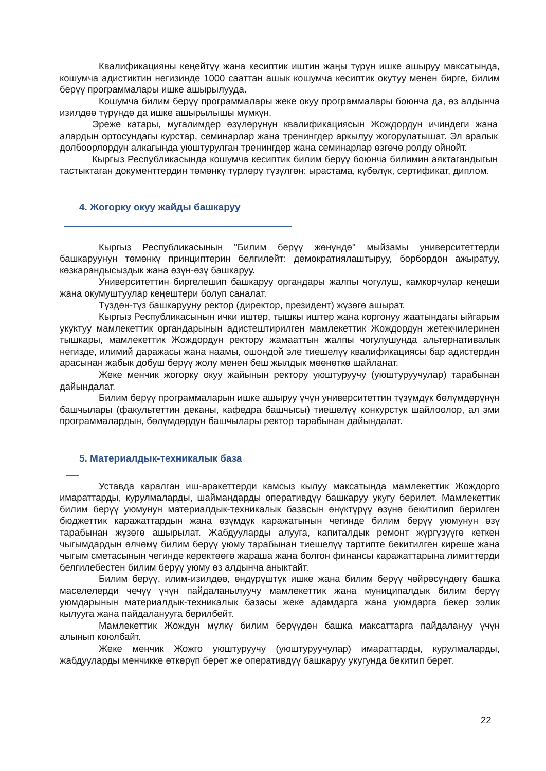Квалификацияны кеңейтүү жана кесиптик иштин жаңы түрүн ишке ашыруу максатында, кошумча адистиктин негизинде 1000 сааттан ашык кошумча кесиптик окутуу менен бирге, билим берүү программалары ишке ашырылууда.
Кошумча билим берүү программалары жеке окуу программалары боюнча да, өз алдынча изилдөө түрүндө да ишке ашырылышы мүмкүн.
Эреже катары, мугалимдер өзүлөрүнүн квалификациясын Жождордун ичиндеги жана алардын ортосундагы курстар, семинарлар жана тренингдер аркылуу жогорулатышат. Эл аралык долбоорлордун алкагында уюштурулган тренингдер жана семинарлар өзгөчө ролду ойнойт.
Кыргыз Республикасында кошумча кесиптик билим берүү боюнча билимин аяктагандыгын тастыктаган документтердин төмөнкү түрлөрү түзүлгөн: ырастама, күбөлүк, сертификат, диплом.
4. Жогорку окуу жайды башкаруу
Кыргыз Республикасынын "Билим берүү жөнүндө" мыйзамы университеттерди башкаруунун төмөнкү принциптерин белгилейт: демократиялаштыруу, борбордон ажыратуу, көзкарандысыздык жана өзүн-өзү башкаруу.
Университеттин биргелешип башкаруу органдары жалпы чогулуш, камкорчулар кеңеши жана окумуштуулар кеңештери болуп саналат.
Түздөн-түз башкарууну ректор (директор, президент) жүзөгө ашырат.
Кыргыз Республикасынын ички иштер, тышкы иштер жана коргонуу жаатындагы ыйгарым укуктуу мамлекеттик органдарынын адистештирилген мамлекеттик Жождордун жетекчилеринен тышкары, мамлекеттик Жождордун ректору жамааттын жалпы чогулушунда альтернативалык негизде, илимий даражасы жана наамы, ошондой эле тиешелүү квалификациясы бар адистердин арасынан жабык добуш берүү жолу менен беш жылдык мөөнөткө шайланат.
Жеке менчик жогорку окуу жайынын ректору уюштуруучу (уюштуруучулар) тарабынан дайындалат.
Билим берүү программаларын ишке ашыруу үчүн университеттин түзүмдүк бөлүмдөрүнүн башчылары (факультеттин деканы, кафедра башчысы) тиешелүү конкурстук шайлоолор, ал эми программалардын, бөлүмдөрдүн башчылары ректор тарабынан дайындалат.
5. Материалдык-техникалык база
Уставда каралган иш-аракеттерди камсыз кылуу максатында мамлекеттик Жождорго имараттарды, курулмаларды, шаймандарды оперативдүү башкаруу укугу берилет. Мамлекеттик билим берүү уюмунун материалдык-техникалык базасын өнүктүрүү өзүнө бекитилип берилген бюджеттик каражаттардын жана өзүмдүк каражатынын чегинде билим берүү уюмунун өзү тарабынан жүзөгө ашырылат. Жабдууларды алууга, капиталдык ремонт жүргүзүүгө кеткен чыгымдардын өлчөмү билим берүү уюму тарабынан тиешелүү тартипте бекитилген киреше жана чыгым сметасынын чегинде керектөөгө жараша жана болгон финансы каражаттарына лимиттерди белгилебестен билим берүү уюму өз алдынча аныктайт.
Билим берүү, илим-изилдөө, өндүрүштүк ишке жана билим берүү чөйрөсүндөгү башка маселелерди чечүү үчүн пайдаланылуучу мамлекеттик жана муниципалдык билим берүү уюмдарынын материалдык-техникалык базасы жеке адамдарга жана уюмдарга бекер ээлик кылууга жана пайдаланууга берилбейт.
Мамлекеттик Жождун мүлкү билим берүүдөн башка максаттарга пайдалануу үчүн алынып коюлбайт.
Жеке менчик Жожго уюштуруучу (уюштуруучулар) имараттарды, курулмаларды, жабдууларды менчикке өткөрүп берет же оперативдүү башкаруу укугунда бекитип берет.
22